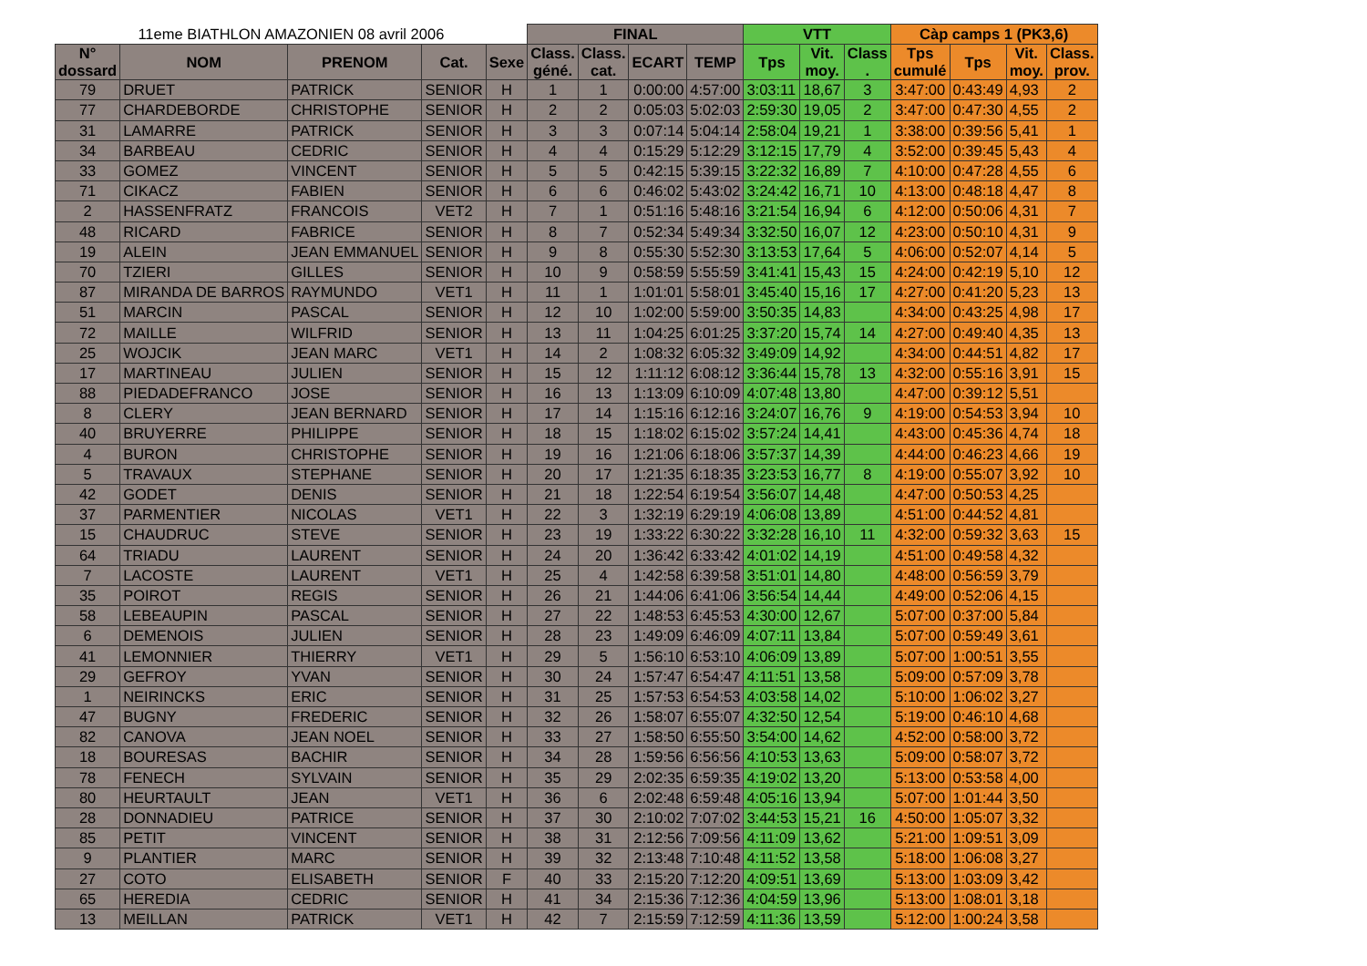| 11eme BIATHLON AMAZONIEN 08 avril 2006 | | | | | FINAL | | | | VTT | | | Càp camps 1 (PK3,6) | | | |
| --- | --- | --- | --- | --- | --- | --- | --- | --- | --- | --- | --- | --- | --- | --- | --- |
| N° dossard | NOM | PRENOM | Cat. | Sexe | Class. géné. | Class. cat. | ECART | TEMP | Tps | Vit. moy. | Class . | Tps cumulé | Tps | Vit. moy. | Class. prov. |
| 79 | DRUET | PATRICK | SENIOR | H | 1 | 1 | 0:00:00 | 4:57:00 | 3:03:11 | 18,67 | 3 | 3:47:00 | 0:43:49 | 4,93 | 2 |
| 77 | CHARDEBORDE | CHRISTOPHE | SENIOR | H | 2 | 2 | 0:05:03 | 5:02:03 | 2:59:30 | 19,05 | 2 | 3:47:00 | 0:47:30 | 4,55 | 2 |
| 31 | LAMARRE | PATRICK | SENIOR | H | 3 | 3 | 0:07:14 | 5:04:14 | 2:58:04 | 19,21 | 1 | 3:38:00 | 0:39:56 | 5,41 | 1 |
| 34 | BARBEAU | CEDRIC | SENIOR | H | 4 | 4 | 0:15:29 | 5:12:29 | 3:12:15 | 17,79 | 4 | 3:52:00 | 0:39:45 | 5,43 | 4 |
| 33 | GOMEZ | VINCENT | SENIOR | H | 5 | 5 | 0:42:15 | 5:39:15 | 3:22:32 | 16,89 | 7 | 4:10:00 | 0:47:28 | 4,55 | 6 |
| 71 | CIKACZ | FABIEN | SENIOR | H | 6 | 6 | 0:46:02 | 5:43:02 | 3:24:42 | 16,71 | 10 | 4:13:00 | 0:48:18 | 4,47 | 8 |
| 2 | HASSENFRATZ | FRANCOIS | VET2 | H | 7 | 1 | 0:51:16 | 5:48:16 | 3:21:54 | 16,94 | 6 | 4:12:00 | 0:50:06 | 4,31 | 7 |
| 48 | RICARD | FABRICE | SENIOR | H | 8 | 7 | 0:52:34 | 5:49:34 | 3:32:50 | 16,07 | 12 | 4:23:00 | 0:50:10 | 4,31 | 9 |
| 19 | ALEIN | JEAN EMMANUEL | SENIOR | H | 9 | 8 | 0:55:30 | 5:52:30 | 3:13:53 | 17,64 | 5 | 4:06:00 | 0:52:07 | 4,14 | 5 |
| 70 | TZIERI | GILLES | SENIOR | H | 10 | 9 | 0:58:59 | 5:55:59 | 3:41:41 | 15,43 | 15 | 4:24:00 | 0:42:19 | 5,10 | 12 |
| 87 | MIRANDA DE BARROS | RAYMUNDO | VET1 | H | 11 | 1 | 1:01:01 | 5:58:01 | 3:45:40 | 15,16 | 17 | 4:27:00 | 0:41:20 | 5,23 | 13 |
| 51 | MARCIN | PASCAL | SENIOR | H | 12 | 10 | 1:02:00 | 5:59:00 | 3:50:35 | 14,83 | | 4:34:00 | 0:43:25 | 4,98 | 17 |
| 72 | MAILLE | WILFRID | SENIOR | H | 13 | 11 | 1:04:25 | 6:01:25 | 3:37:20 | 15,74 | 14 | 4:27:00 | 0:49:40 | 4,35 | 13 |
| 25 | WOJCIK | JEAN MARC | VET1 | H | 14 | 2 | 1:08:32 | 6:05:32 | 3:49:09 | 14,92 | | 4:34:00 | 0:44:51 | 4,82 | 17 |
| 17 | MARTINEAU | JULIEN | SENIOR | H | 15 | 12 | 1:11:12 | 6:08:12 | 3:36:44 | 15,78 | 13 | 4:32:00 | 0:55:16 | 3,91 | 15 |
| 88 | PIEDADEFRANCO | JOSE | SENIOR | H | 16 | 13 | 1:13:09 | 6:10:09 | 4:07:48 | 13,80 | | 4:47:00 | 0:39:12 | 5,51 | |
| 8 | CLERY | JEAN BERNARD | SENIOR | H | 17 | 14 | 1:15:16 | 6:12:16 | 3:24:07 | 16,76 | 9 | 4:19:00 | 0:54:53 | 3,94 | 10 |
| 40 | BRUYERRE | PHILIPPE | SENIOR | H | 18 | 15 | 1:18:02 | 6:15:02 | 3:57:24 | 14,41 | | 4:43:00 | 0:45:36 | 4,74 | 18 |
| 4 | BURON | CHRISTOPHE | SENIOR | H | 19 | 16 | 1:21:06 | 6:18:06 | 3:57:37 | 14,39 | | 4:44:00 | 0:46:23 | 4,66 | 19 |
| 5 | TRAVAUX | STEPHANE | SENIOR | H | 20 | 17 | 1:21:35 | 6:18:35 | 3:23:53 | 16,77 | 8 | 4:19:00 | 0:55:07 | 3,92 | 10 |
| 42 | GODET | DENIS | SENIOR | H | 21 | 18 | 1:22:54 | 6:19:54 | 3:56:07 | 14,48 | | 4:47:00 | 0:50:53 | 4,25 | |
| 37 | PARMENTIER | NICOLAS | VET1 | H | 22 | 3 | 1:32:19 | 6:29:19 | 4:06:08 | 13,89 | | 4:51:00 | 0:44:52 | 4,81 | |
| 15 | CHAUDRUC | STEVE | SENIOR | H | 23 | 19 | 1:33:22 | 6:30:22 | 3:32:28 | 16,10 | 11 | 4:32:00 | 0:59:32 | 3,63 | 15 |
| 64 | TRIADU | LAURENT | SENIOR | H | 24 | 20 | 1:36:42 | 6:33:42 | 4:01:02 | 14,19 | | 4:51:00 | 0:49:58 | 4,32 | |
| 7 | LACOSTE | LAURENT | VET1 | H | 25 | 4 | 1:42:58 | 6:39:58 | 3:51:01 | 14,80 | | 4:48:00 | 0:56:59 | 3,79 | |
| 35 | POIROT | REGIS | SENIOR | H | 26 | 21 | 1:44:06 | 6:41:06 | 3:56:54 | 14,44 | | 4:49:00 | 0:52:06 | 4,15 | |
| 58 | LEBEAUPIN | PASCAL | SENIOR | H | 27 | 22 | 1:48:53 | 6:45:53 | 4:30:00 | 12,67 | | 5:07:00 | 0:37:00 | 5,84 | |
| 6 | DEMENOIS | JULIEN | SENIOR | H | 28 | 23 | 1:49:09 | 6:46:09 | 4:07:11 | 13,84 | | 5:07:00 | 0:59:49 | 3,61 | |
| 41 | LEMONNIER | THIERRY | VET1 | H | 29 | 5 | 1:56:10 | 6:53:10 | 4:06:09 | 13,89 | | 5:07:00 | 1:00:51 | 3,55 | |
| 29 | GEFROY | YVAN | SENIOR | H | 30 | 24 | 1:57:47 | 6:54:47 | 4:11:51 | 13,58 | | 5:09:00 | 0:57:09 | 3,78 | |
| 1 | NEIRINCKS | ERIC | SENIOR | H | 31 | 25 | 1:57:53 | 6:54:53 | 4:03:58 | 14,02 | | 5:10:00 | 1:06:02 | 3,27 | |
| 47 | BUGNY | FREDERIC | SENIOR | H | 32 | 26 | 1:58:07 | 6:55:07 | 4:32:50 | 12,54 | | 5:19:00 | 0:46:10 | 4,68 | |
| 82 | CANOVA | JEAN NOEL | SENIOR | H | 33 | 27 | 1:58:50 | 6:55:50 | 3:54:00 | 14,62 | | 4:52:00 | 0:58:00 | 3,72 | |
| 18 | BOURESAS | BACHIR | SENIOR | H | 34 | 28 | 1:59:56 | 6:56:56 | 4:10:53 | 13,63 | | 5:09:00 | 0:58:07 | 3,72 | |
| 78 | FENECH | SYLVAIN | SENIOR | H | 35 | 29 | 2:02:35 | 6:59:35 | 4:19:02 | 13,20 | | 5:13:00 | 0:53:58 | 4,00 | |
| 80 | HEURTAULT | JEAN | VET1 | H | 36 | 6 | 2:02:48 | 6:59:48 | 4:05:16 | 13,94 | | 5:07:00 | 1:01:44 | 3,50 | |
| 28 | DONNADIEU | PATRICE | SENIOR | H | 37 | 30 | 2:10:02 | 7:07:02 | 3:44:53 | 15,21 | 16 | 4:50:00 | 1:05:07 | 3,32 | |
| 85 | PETIT | VINCENT | SENIOR | H | 38 | 31 | 2:12:56 | 7:09:56 | 4:11:09 | 13,62 | | 5:21:00 | 1:09:51 | 3,09 | |
| 9 | PLANTIER | MARC | SENIOR | H | 39 | 32 | 2:13:48 | 7:10:48 | 4:11:52 | 13,58 | | 5:18:00 | 1:06:08 | 3,27 | |
| 27 | COTO | ELISABETH | SENIOR | F | 40 | 33 | 2:15:20 | 7:12:20 | 4:09:51 | 13,69 | | 5:13:00 | 1:03:09 | 3,42 | |
| 65 | HEREDIA | CEDRIC | SENIOR | H | 41 | 34 | 2:15:36 | 7:12:36 | 4:04:59 | 13,96 | | 5:13:00 | 1:08:01 | 3,18 | |
| 13 | MEILLAN | PATRICK | VET1 | H | 42 | 7 | 2:15:59 | 7:12:59 | 4:11:36 | 13,59 | | 5:12:00 | 1:00:24 | 3,58 | |